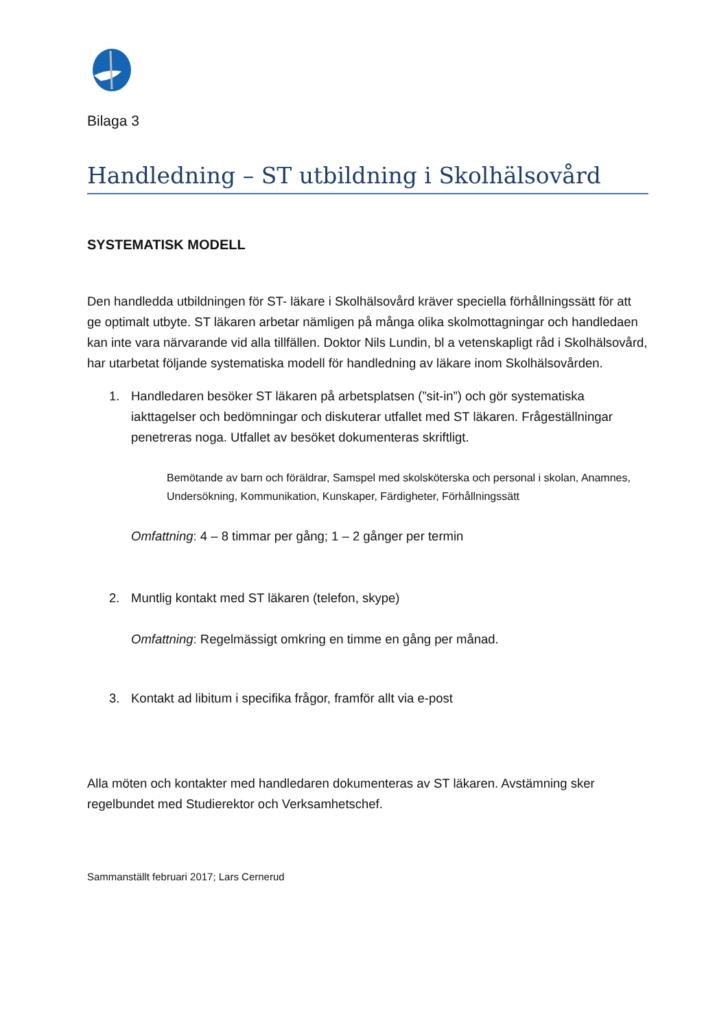Bilaga 3
Handledning – ST utbildning i Skolhälsovård
SYSTEMATISK MODELL
Den handledda utbildningen för ST- läkare i Skolhälsovård kräver speciella förhållningssätt för att ge optimalt utbyte. ST läkaren arbetar nämligen på många olika skolmottagningar och handledaen kan inte vara närvarande vid alla tillfällen. Doktor Nils Lundin, bl a vetenskapligt råd i Skolhälsovård, har utarbetat följande systematiska modell för handledning av läkare inom Skolhälsovården.
1. Handledaren besöker ST läkaren på arbetsplatsen (”sit-in”) och gör systematiska iakttagelser och bedömningar och diskuterar utfallet med ST läkaren. Frågeställningar penetreras noga. Utfallet av besöket dokumenteras skriftligt.
Bemötande av barn och föräldrar, Samspel med skolsköterska och personal i skolan, Anamnes, Undersökning, Kommunikation, Kunskaper, Färdigheter, Förhållningssätt
Omfattning: 4 – 8 timmar per gång; 1 – 2 gånger per termin
2. Muntlig kontakt med ST läkaren (telefon, skype)
Omfattning: Regelmässigt omkring en timme en gång per månad.
3. Kontakt ad libitum i specifika frågor, framför allt via e-post
Alla möten och kontakter med handledaren dokumenteras av ST läkaren. Avstämning sker regelbundet med Studierektor och Verksamhetschef.
Sammanställt februari 2017; Lars Cernerud